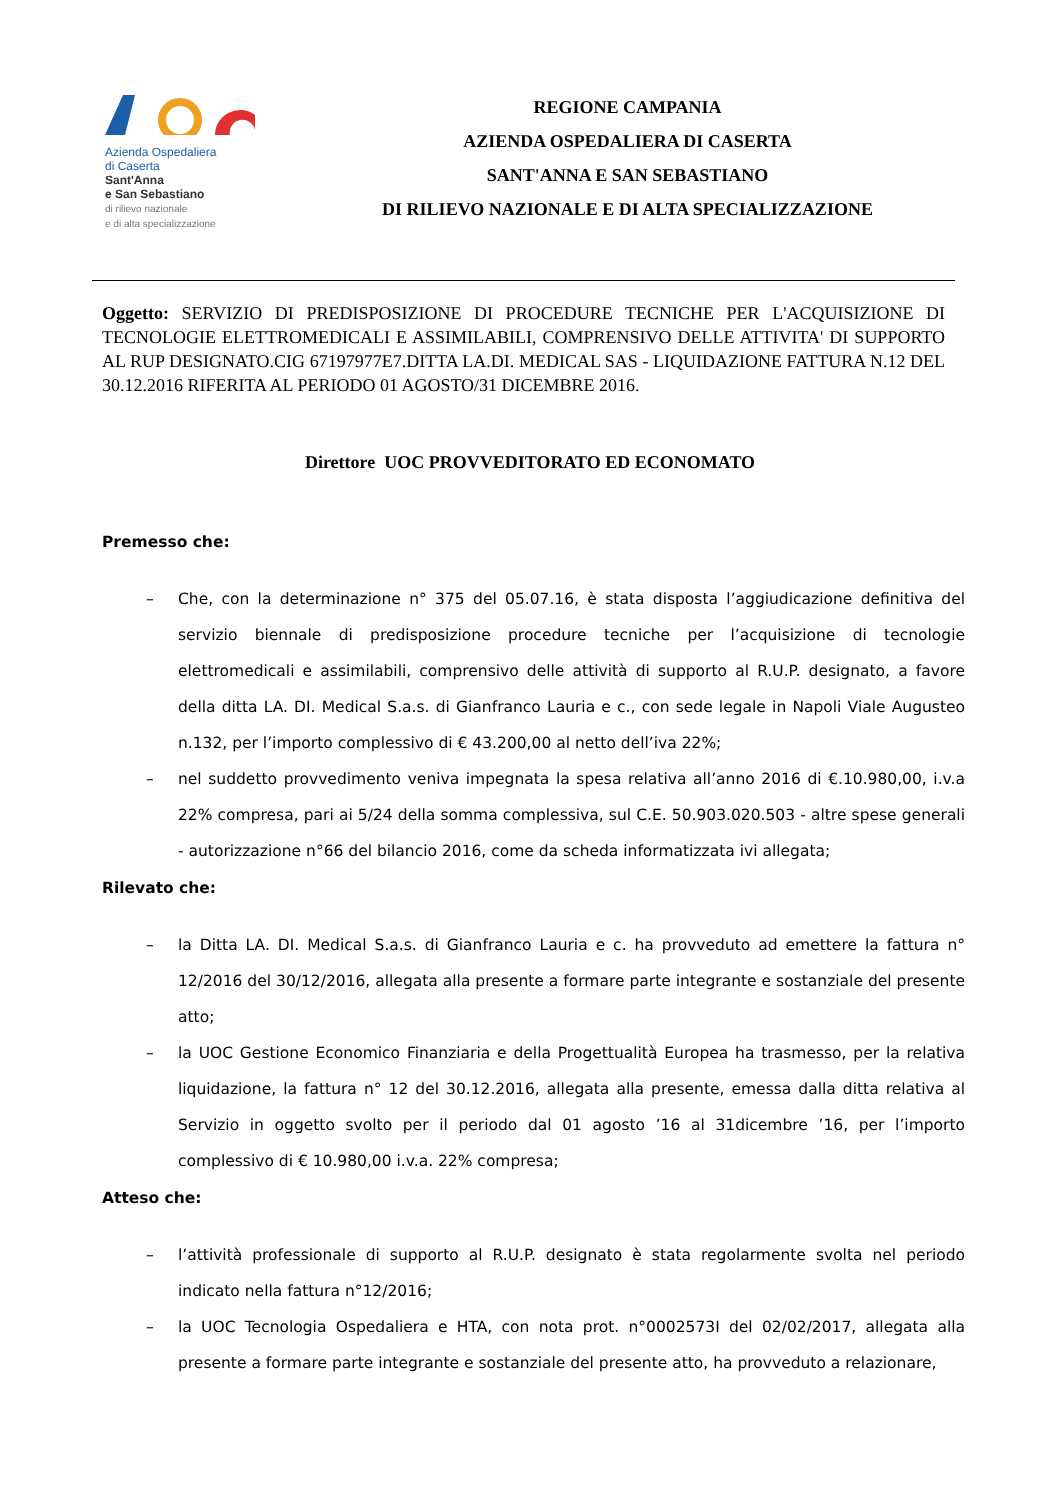Azienda Ospedaliera
di Caserta
Sant'Anna
e San Sebastiano
di rilievo nazionale
e di alta specializzazione
REGIONE CAMPANIA
AZIENDA OSPEDALIERA DI CASERTA
SANT'ANNA E SAN SEBASTIANO
DI RILIEVO NAZIONALE E DI ALTA SPECIALIZZAZIONE
Oggetto: SERVIZIO DI PREDISPOSIZIONE DI PROCEDURE TECNICHE PER L'ACQUISIZIONE DI TECNOLOGIE ELETTROMEDICALI E ASSIMILABILI, COMPRENSIVO DELLE ATTIVITA' DI SUPPORTO AL RUP DESIGNATO.CIG 67197977E7.DITTA LA.DI. MEDICAL SAS - LIQUIDAZIONE FATTURA N.12 DEL 30.12.2016 RIFERITA AL PERIODO 01 AGOSTO/31 DICEMBRE 2016.
Direttore UOC PROVVEDITORATO ED ECONOMATO
Premesso che:
– Che, con la determinazione n° 375 del 05.07.16, è stata disposta l’aggiudicazione definitiva del servizio biennale di predisposizione procedure tecniche per l’acquisizione di tecnologie elettromedicali e assimilabili, comprensivo delle attività di supporto al R.U.P. designato, a favore della ditta LA. DI. Medical S.a.s. di Gianfranco Lauria e c., con sede legale in Napoli Viale Augusteo n.132, per l’importo complessivo di € 43.200,00 al netto dell’iva 22%;
– nel suddetto provvedimento veniva impegnata la spesa relativa all’anno 2016 di €.10.980,00, i.v.a 22% compresa, pari ai 5/24 della somma complessiva, sul C.E. 50.903.020.503 - altre spese generali - autorizzazione n°66 del bilancio 2016, come da scheda informatizzata ivi allegata;
Rilevato che:
– la Ditta LA. DI. Medical S.a.s. di Gianfranco Lauria e c. ha provveduto ad emettere la fattura n° 12/2016 del 30/12/2016, allegata alla presente a formare parte integrante e sostanziale del presente atto;
– la UOC Gestione Economico Finanziaria e della Progettualità Europea ha trasmesso, per la relativa liquidazione, la fattura n° 12 del 30.12.2016, allegata alla presente, emessa dalla ditta relativa al Servizio in oggetto svolto per il periodo dal 01 agosto ’16 al 31dicembre ’16, per l’importo complessivo di € 10.980,00 i.v.a. 22% compresa;
Atteso che:
– l’attività professionale di supporto al R.U.P. designato è stata regolarmente svolta nel periodo indicato nella fattura n°12/2016;
– la UOC Tecnologia Ospedaliera e HTA, con nota prot. n°0002573I del 02/02/2017, allegata alla presente a formare parte integrante e sostanziale del presente atto, ha provveduto a relazionare,